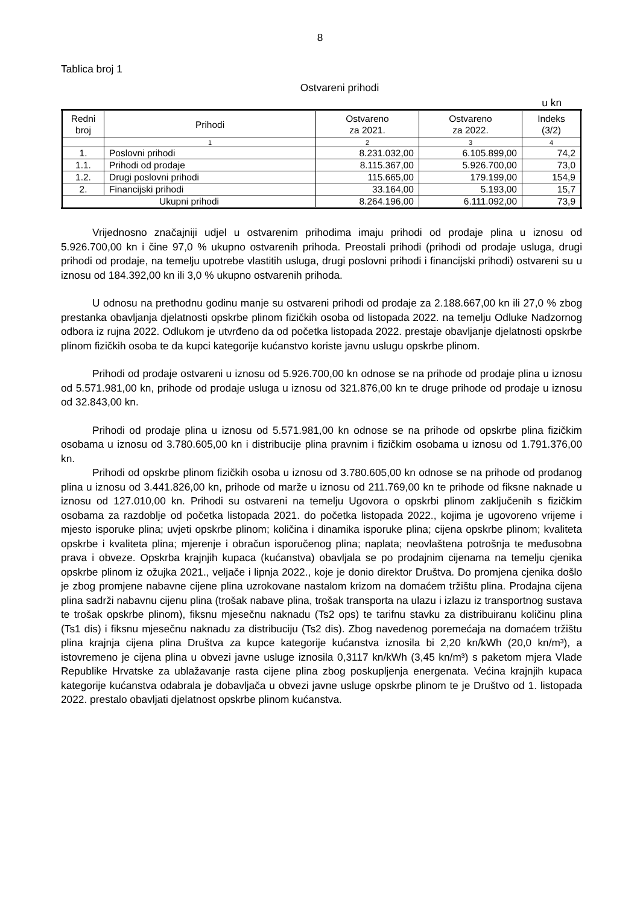8
Tablica broj 1
Ostvareni prihodi
u kn
| Redni broj | Prihodi | Ostvareno za 2021. | Ostvareno za 2022. | Indeks (3/2) |
| --- | --- | --- | --- | --- |
| | 1 | 2 | 3 | 4 |
| 1. | Poslovni prihodi | 8.231.032,00 | 6.105.899,00 | 74,2 |
| 1.1. | Prihodi od prodaje | 8.115.367,00 | 5.926.700,00 | 73,0 |
| 1.2. | Drugi poslovni prihodi | 115.665,00 | 179.199,00 | 154,9 |
| 2. | Financijski prihodi | 33.164,00 | 5.193,00 | 15,7 |
| Ukupni prihodi | | 8.264.196,00 | 6.111.092,00 | 73,9 |
Vrijednosno značajniji udjel u ostvarenim prihodima imaju prihodi od prodaje plina u iznosu od 5.926.700,00 kn i čine 97,0 % ukupno ostvarenih prihoda. Preostali prihodi (prihodi od prodaje usluga, drugi prihodi od prodaje, na temelju upotrebe vlastitih usluga, drugi poslovni prihodi i financijski prihodi) ostvareni su u iznosu od 184.392,00 kn ili 3,0 % ukupno ostvarenih prihoda.
U odnosu na prethodnu godinu manje su ostvareni prihodi od prodaje za 2.188.667,00 kn ili 27,0 % zbog prestanka obavljanja djelatnosti opskrbe plinom fizičkih osoba od listopada 2022. na temelju Odluke Nadzornog odbora iz rujna 2022. Odlukom je utvrđeno da od početka listopada 2022. prestaje obavljanje djelatnosti opskrbe plinom fizičkih osoba te da kupci kategorije kućanstvo koriste javnu uslugu opskrbe plinom.
Prihodi od prodaje ostvareni u iznosu od 5.926.700,00 kn odnose se na prihode od prodaje plina u iznosu od 5.571.981,00 kn, prihode od prodaje usluga u iznosu od 321.876,00 kn te druge prihode od prodaje u iznosu od 32.843,00 kn.
Prihodi od prodaje plina u iznosu od 5.571.981,00 kn odnose se na prihode od opskrbe plina fizičkim osobama u iznosu od 3.780.605,00 kn i distribucije plina pravnim i fizičkim osobama u iznosu od 1.791.376,00 kn.
Prihodi od opskrbe plinom fizičkih osoba u iznosu od 3.780.605,00 kn odnose se na prihode od prodanog plina u iznosu od 3.441.826,00 kn, prihode od marže u iznosu od 211.769,00 kn te prihode od fiksne naknade u iznosu od 127.010,00 kn. Prihodi su ostvareni na temelju Ugovora o opskrbi plinom zaključenih s fizičkim osobama za razdoblje od početka listopada 2021. do početka listopada 2022., kojima je ugovoreno vrijeme i mjesto isporuke plina; uvjeti opskrbe plinom; količina i dinamika isporuke plina; cijena opskrbe plinom; kvaliteta opskrbe i kvaliteta plina; mjerenje i obračun isporučenog plina; naplata; neovlaštena potrošnja te međusobna prava i obveze. Opskrba krajnjih kupaca (kućanstva) obavljala se po prodajnim cijenama na temelju cjenika opskrbe plinom iz ožujka 2021., veljače i lipnja 2022., koje je donio direktor Društva. Do promjena cjenika došlo je zbog promjene nabavne cijene plina uzrokovane nastalom krizom na domaćem tržištu plina. Prodajna cijena plina sadrži nabavnu cijenu plina (trošak nabave plina, trošak transporta na ulazu i izlazu iz transportnog sustava te trošak opskrbe plinom), fiksnu mjesečnu naknadu (Ts2 ops) te tarifnu stavku za distribuiranu količinu plina (Ts1 dis) i fiksnu mjesečnu naknadu za distribuciju (Ts2 dis). Zbog navedenog poremećaja na domaćem tržištu plina krajnja cijena plina Društva za kupce kategorije kućanstva iznosila bi 2,20 kn/kWh (20,0 kn/m³), a istovremeno je cijena plina u obvezi javne usluge iznosila 0,3117 kn/kWh (3,45 kn/m³) s paketom mjera Vlade Republike Hrvatske za ublažavanje rasta cijene plina zbog poskupljenja energenata. Većina krajnjih kupaca kategorije kućanstva odabrala je dobavljača u obvezi javne usluge opskrbe plinom te je Društvo od 1. listopada 2022. prestalo obavljati djelatnost opskrbe plinom kućanstva.